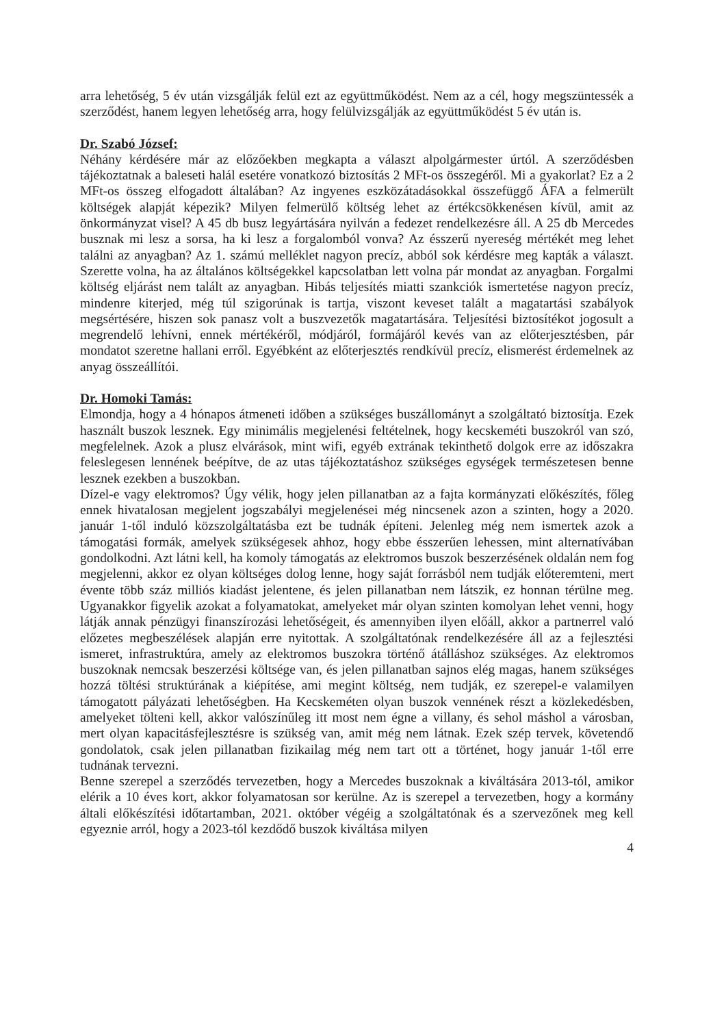arra lehetőség, 5 év után vizsgálják felül ezt az együttműködést. Nem az a cél, hogy megszüntessék a szerződést, hanem legyen lehetőség arra, hogy felülvizsgálják az együttműködést 5 év után is.
Dr. Szabó József:
Néhány kérdésére már az előzőekben megkapta a választ alpolgármester úrtól. A szerződésben tájékoztatnak a baleseti halál esetére vonatkozó biztosítás 2 MFt-os összegéről. Mi a gyakorlat? Ez a 2 MFt-os összeg elfogadott általában? Az ingyenes eszközátadásokkal összefüggő ÁFA a felmerült költségek alapját képezik? Milyen felmerülő költség lehet az értékcsökkenésen kívül, amit az önkormányzat visel? A 45 db busz legyártására nyilván a fedezet rendelkezésre áll. A 25 db Mercedes busznak mi lesz a sorsa, ha ki lesz a forgalomból vonva? Az ésszerű nyereség mértékét meg lehet találni az anyagban? Az 1. számú melléklet nagyon precíz, abból sok kérdésre meg kapták a választ. Szerette volna, ha az általános költségekkel kapcsolatban lett volna pár mondat az anyagban. Forgalmi költség eljárást nem talált az anyagban. Hibás teljesítés miatti szankciók ismertetése nagyon precíz, mindenre kiterjed, még túl szigorúnak is tartja, viszont keveset talált a magatartási szabályok megsértésére, hiszen sok panasz volt a buszvezetők magatartására. Teljesítési biztosítékot jogosult a megrendelő lehívni, ennek mértékéről, módjáról, formájáról kevés van az előterjesztésben, pár mondatot szeretne hallani erről. Egyébként az előterjesztés rendkívül precíz, elismerést érdemelnek az anyag összeállítói.
Dr. Homoki Tamás:
Elmondja, hogy a 4 hónapos átmeneti időben a szükséges buszállományt a szolgáltató biztosítja. Ezek használt buszok lesznek. Egy minimális megjelenési feltételnek, hogy kecskeméti buszokról van szó, megfelelnek. Azok a plusz elvárások, mint wifi, egyéb extrának tekinthető dolgok erre az időszakra feleslegesen lennének beépítve, de az utas tájékoztatáshoz szükséges egységek természetesen benne lesznek ezekben a buszokban.
Dízel-e vagy elektromos? Úgy vélik, hogy jelen pillanatban az a fajta kormányzati előkészítés, főleg ennek hivatalosan megjelent jogszabályi megjelenései még nincsenek azon a szinten, hogy a 2020. január 1-től induló közszolgáltatásba ezt be tudnák építeni. Jelenleg még nem ismertek azok a támogatási formák, amelyek szükségesek ahhoz, hogy ebbe ésszerűen lehessen, mint alternatívában gondolkodni. Azt látni kell, ha komoly támogatás az elektromos buszok beszerzésének oldalán nem fog megjelenni, akkor ez olyan költséges dolog lenne, hogy saját forrásból nem tudják előteremteni, mert évente több száz milliós kiadást jelentene, és jelen pillanatban nem látszik, ez honnan térülne meg. Ugyanakkor figyelik azokat a folyamatokat, amelyeket már olyan szinten komolyan lehet venni, hogy látják annak pénzügyi finanszírozási lehetőségeit, és amennyiben ilyen előáll, akkor a partnerrel való előzetes megbeszélések alapján erre nyitottak. A szolgáltatónak rendelkezésére áll az a fejlesztési ismeret, infrastruktúra, amely az elektromos buszokra történő átálláshoz szükséges. Az elektromos buszoknak nemcsak beszerzési költsége van, és jelen pillanatban sajnos elég magas, hanem szükséges hozzá töltési struktúrának a kiépítése, ami megint költség, nem tudják, ez szerepel-e valamilyen támogatott pályázati lehetőségben. Ha Kecskeméten olyan buszok vennének részt a közlekedésben, amelyeket tölteni kell, akkor valószínűleg itt most nem égne a villany, és sehol máshol a városban, mert olyan kapacitásfejlesztésre is szükség van, amit még nem látnak. Ezek szép tervek, követendő gondolatok, csak jelen pillanatban fizikailag még nem tart ott a történet, hogy január 1-től erre tudnának tervezni.
Benne szerepel a szerződés tervezetben, hogy a Mercedes buszoknak a kiváltására 2013-tól, amikor elérik a 10 éves kort, akkor folyamatosan sor kerülne. Az is szerepel a tervezetben, hogy a kormány általi előkészítési időtartamban, 2021. október végéig a szolgáltatónak és a szervezőnek meg kell egyeznie arról, hogy a 2023-tól kezdődő buszok kiváltása milyen
4